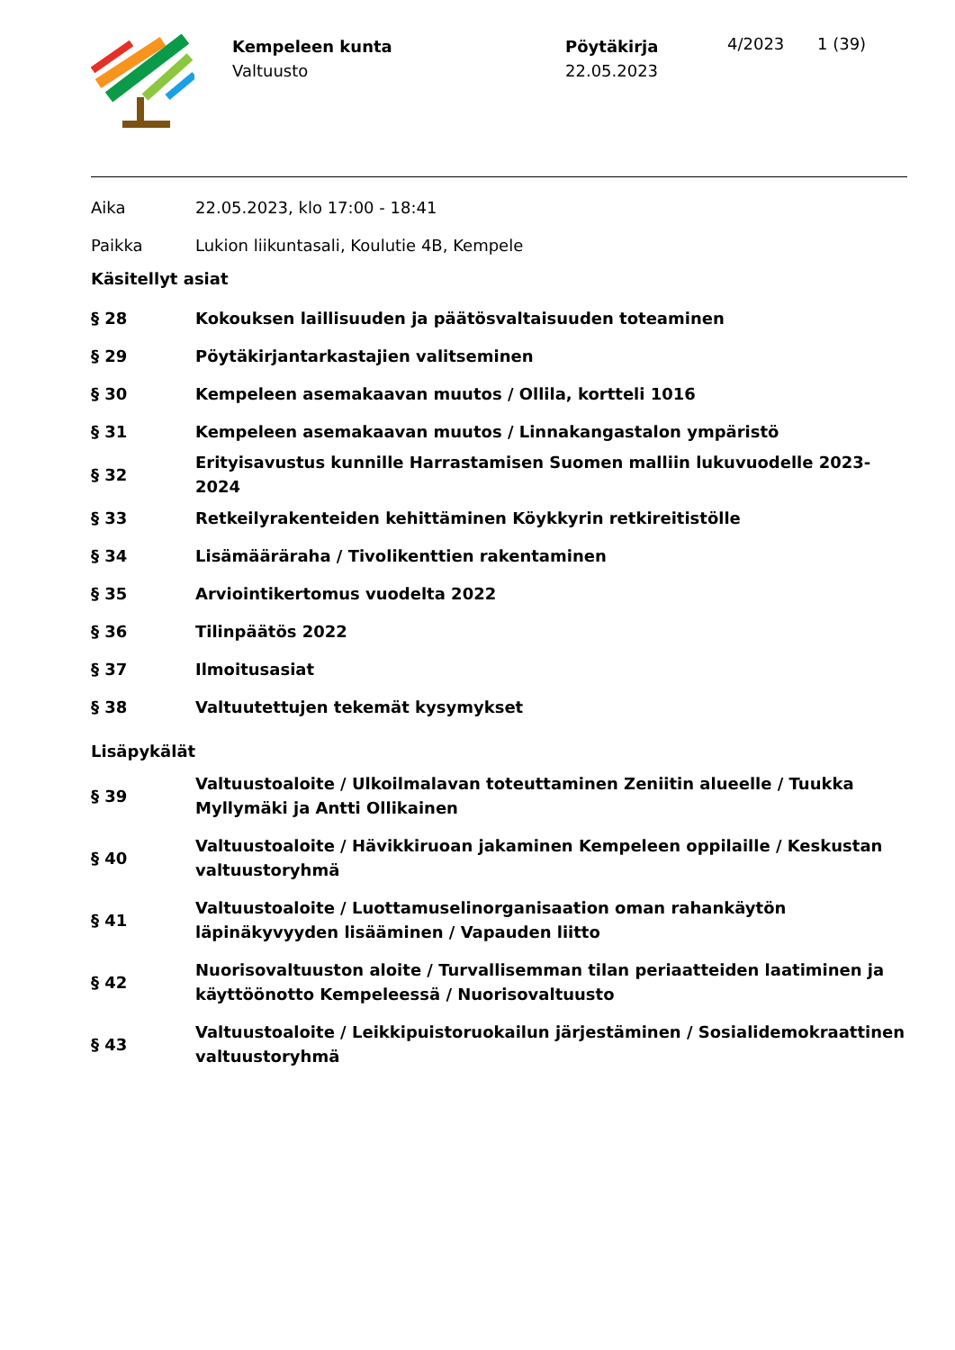Kempeleen kunta
Valtuusto
Pöytäkirja
22.05.2023
4/2023 1 (39)
| Aika | 22.05.2023, klo 17:00 - 18:41 |
| Paikka | Lukion liikuntasali, Koulutie 4B, Kempele |
Käsitellyt asiat
| § 28 | Kokouksen laillisuuden ja päätösvaltaisuuden toteaminen |
| § 29 | Pöytäkirjantarkastajien valitseminen |
| § 30 | Kempeleen asemakaavan muutos / Ollila, kortteli 1016 |
| § 31 | Kempeleen asemakaavan muutos / Linnakangastalon ympäristö |
| § 32 | Erityisavustus kunnille Harrastamisen Suomen malliin lukuvuodelle 2023-2024 |
| § 33 | Retkeilyrakenteiden kehittäminen Köykkyrin retkireitistölle |
| § 34 | Lisämääräraha / Tivolikenttien rakentaminen |
| § 35 | Arviointikertomus vuodelta 2022 |
| § 36 | Tilinpäätös 2022 |
| § 37 | Ilmoitusasiat |
| § 38 | Valtuutettujen tekemät kysymykset |
Lisäpykälät
| § 39 | Valtuustoaloite / Ulkoilmalavan toteuttaminen Zeniitin alueelle / Tuukka Myllymäki ja Antti Ollikainen |
| § 40 | Valtuustoaloite / Hävikkiruoan jakaminen Kempeleen oppilaille / Keskustan valtuustoryhmä |
| § 41 | Valtuustoaloite / Luottamuselinorganisaation oman rahankäytön läpinäkyvyyden lisääminen / Vapauden liitto |
| § 42 | Nuorisovaltuuston aloite / Turvallisemman tilan periaatteiden laatiminen ja käyttöönotto Kempeleessä / Nuorisovaltuusto |
| § 43 | Valtuustoaloite / Leikkipuistoruokailun järjestäminen / Sosialidemokraattinen valtuustoryhmä |